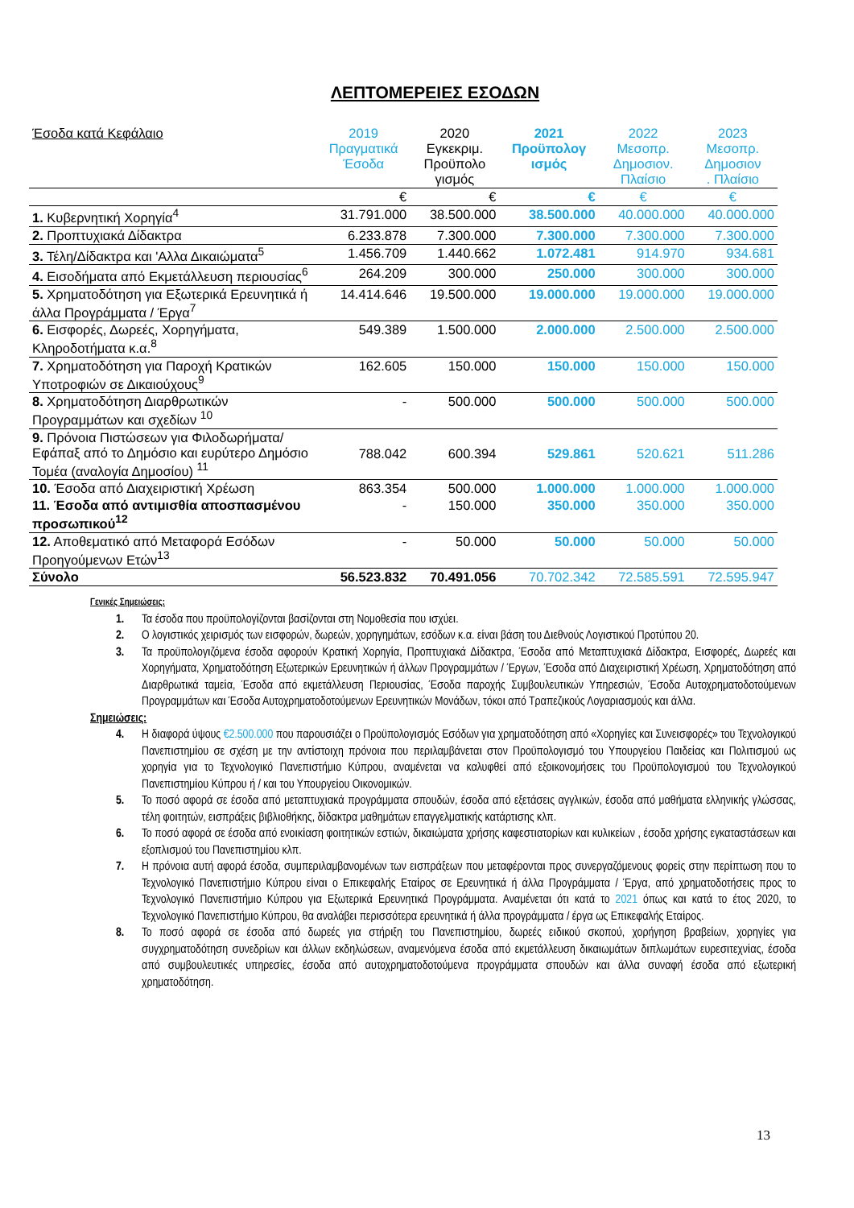ΛΕΠΤΟΜΕΡΕΙΕΣ ΕΣΟΔΩΝ
| Έσοδα κατά Κεφάλαιο | 2019 Πραγματικά Έσοδα | 2020 Εγκεκριμ. Προϋπολο γισμός | 2021 Προϋπολογ ισμός | 2022 Μεσοπρ. Δημοσιον. Πλαίσιο | 2023 Μεσοπρ. Δημοσιον . Πλαίσιο |
| --- | --- | --- | --- | --- | --- |
| | € | € | € | € | € |
| 1. Κυβερνητική Χορηγία<sup>4</sup> | 31.791.000 | 38.500.000 | 38.500.000 | 40.000.000 | 40.000.000 |
| 2. Προπτυχιακά Δίδακτρα | 6.233.878 | 7.300.000 | 7.300.000 | 7.300.000 | 7.300.000 |
| 3. Τέλη/Δίδακτρα και 'Αλλα Δικαιώματα<sup>5</sup> | 1.456.709 | 1.440.662 | 1.072.481 | 914.970 | 934.681 |
| 4. Εισοδήματα από Εκμετάλλευση περιουσίας<sup>6</sup> | 264.209 | 300.000 | 250.000 | 300.000 | 300.000 |
| 5. Χρηματοδότηση για Εξωτερικά Ερευνητικά ή άλλα Προγράμματα / Έργα<sup>7</sup> | 14.414.646 | 19.500.000 | 19.000.000 | 19.000.000 | 19.000.000 |
| 6. Εισφορές, Δωρεές, Χορηγήματα, Κληροδοτήματα κ.α.<sup>8</sup> | 549.389 | 1.500.000 | 2.000.000 | 2.500.000 | 2.500.000 |
| 7. Χρηματοδότηση για Παροχή Κρατικών Υποτροφιών σε Δικαιούχους<sup>9</sup> | 162.605 | 150.000 | 150.000 | 150.000 | 150.000 |
| 8. Χρηματοδότηση Διαρθρωτικών Προγραμμάτων και σχεδίων <sup>10</sup> | - | 500.000 | 500.000 | 500.000 | 500.000 |
| 9. Πρόνοια Πιστώσεων για Φιλοδωρήματα/ Εφάπαξ από το Δημόσιο και ευρύτερο Δημόσιο Τομέα (αναλογία Δημοσίου) <sup>11</sup> | 788.042 | 600.394 | 529.861 | 520.621 | 511.286 |
| 10. Έσοδα από Διαχειριστική Χρέωση | 863.354 | 500.000 | 1.000.000 | 1.000.000 | 1.000.000 |
| 11. Έσοδα από αντιμισθία αποσπασμένου προσωπικού<sup>12</sup> | - | 150.000 | 350.000 | 350.000 | 350.000 |
| 12. Αποθεματικό από Μεταφορά Εσόδων Προηγούμενων Ετών<sup>13</sup> | - | 50.000 | 50.000 | 50.000 | 50.000 |
| Σύνολο | 56.523.832 | 70.491.056 | 70.702.342 | 72.585.591 | 72.595.947 |
Γενικές Σημειώσεις:
1. Τα έσοδα που προϋπολογίζονται βασίζονται στη Νομοθεσία που ισχύει.
2. Ο λογιστικός χειρισμός των εισφορών, δωρεών, χορηγημάτων, εσόδων κ.α. είναι βάση του Διεθνούς Λογιστικού Προτύπου 20.
3. Τα προϋπολογιζόμενα έσοδα αφορούν Κρατική Χορηγία, Προπτυχιακά Δίδακτρα, Έσοδα από Μεταπτυχιακά Δίδακτρα, Εισφορές, Δωρεές και Χορηγήματα, Χρηματοδότηση Εξωτερικών Ερευνητικών ή άλλων Προγραμμάτων / Έργων, Έσοδα από Διαχειριστική Χρέωση, Χρηματοδότηση από Διαρθρωτικά ταμεία, Έσοδα από εκμετάλλευση Περιουσίας, Έσοδα παροχής Συμβουλευτικών Υπηρεσιών, Έσοδα Αυτοχρηματοδοτούμενων Προγραμμάτων και Έσοδα Αυτοχρηματοδοτούμενων Ερευνητικών Μονάδων, τόκοι από Τραπεζικούς Λογαριασμούς και άλλα.
Σημειώσεις:
4. Η διαφορά ύψους €2.500.000 που παρουσιάζει ο Προϋπολογισμός Εσόδων για χρηματοδότηση από «Χορηγίες και Συνεισφορές» του Τεχνολογικού Πανεπιστημίου σε σχέση με την αντίστοιχη πρόνοια που περιλαμβάνεται στον Προϋπολογισμό του Υπουργείου Παιδείας και Πολιτισμού ως χορηγία για το Τεχνολογικό Πανεπιστήμιο Κύπρου, αναμένεται να καλυφθεί από εξοικονομήσεις του Προϋπολογισμού του Τεχνολογικού Πανεπιστημίου Κύπρου ή / και του Υπουργείου Οικονομικών.
5. Το ποσό αφορά σε έσοδα από μεταπτυχιακά προγράμματα σπουδών, έσοδα από εξετάσεις αγγλικών, έσοδα από μαθήματα ελληνικής γλώσσας, τέλη φοιτητών, εισπράξεις βιβλιοθήκης, δίδακτρα μαθημάτων επαγγελματικής κατάρτισης κλπ.
6. Το ποσό αφορά σε έσοδα από ενοικίαση φοιτητικών εστιών, δικαιώματα χρήσης καφεστιατορίων και κυλικείων , έσοδα χρήσης εγκαταστάσεων και εξοπλισμού του Πανεπιστημίου κλπ.
7. Η πρόνοια αυτή αφορά έσοδα, συμπεριλαμβανομένων των εισπράξεων που μεταφέρονται προς συνεργαζόμενους φορείς στην περίπτωση που το Τεχνολογικό Πανεπιστήμιο Κύπρου είναι ο Επικεφαλής Εταίρος σε Ερευνητικά ή άλλα Προγράμματα / Έργα, από χρηματοδοτήσεις προς το Τεχνολογικό Πανεπιστήμιο Κύπρου για Εξωτερικά Ερευνητικά Προγράμματα. Αναμένεται ότι κατά το 2021 όπως και κατά το έτος 2020, το Τεχνολογικό Πανεπιστήμιο Κύπρου, θα αναλάβει περισσότερα ερευνητικά ή άλλα προγράμματα / έργα ως Επικεφαλής Εταίρος.
8. Το ποσό αφορά σε έσοδα από δωρεές για στήριξη του Πανεπιστημίου, δωρεές ειδικού σκοπού, χορήγηση βραβείων, χορηγίες για συγχρηματοδότηση συνεδρίων και άλλων εκδηλώσεων, αναμενόμενα έσοδα από εκμετάλλευση δικαιωμάτων διπλωμάτων ευρεσιτεχνίας, έσοδα από συμβουλευτικές υπηρεσίες, έσοδα από αυτοχρηματοδοτούμενα προγράμματα σπουδών και άλλα συναφή έσοδα από εξωτερική χρηματοδότηση.
13